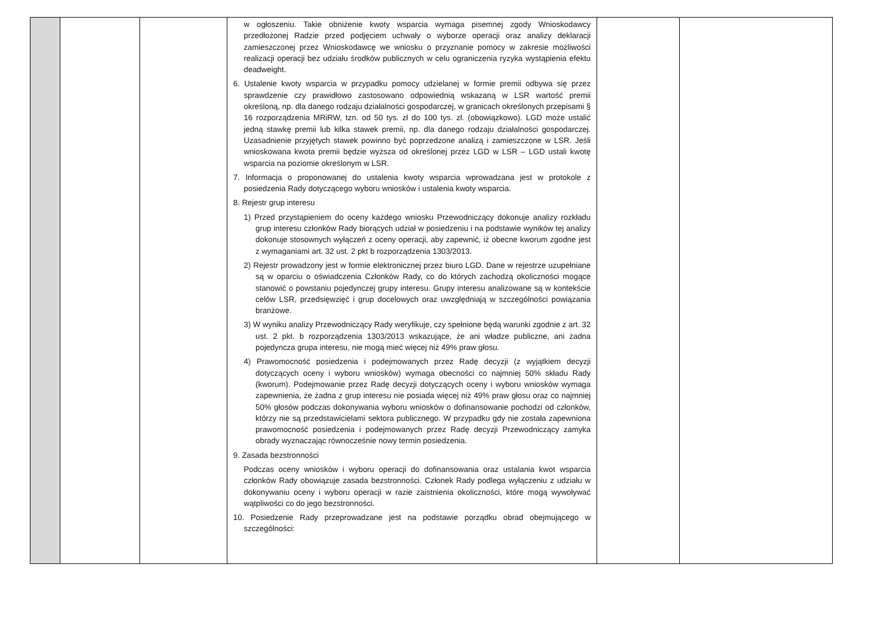| | | | w ogłoszeniu. Takie obniżenie kwoty wsparcia wymaga pisemnej zgody Wnioskodawcy przedłożonej Radzie przed podjęciem uchwały o wyborze operacji oraz analizy deklaracji zamieszczonej przez Wnioskodawcę we wniosku o przyznanie pomocy w zakresie możliwości realizacji operacji bez udziału środków publicznych w celu ograniczenia ryzyka wystąpienia efektu deadweight. 6. Ustalenie kwoty wsparcia w przypadku pomocy udzielanej w formie premii odbywa się przez sprawdzenie czy prawidłowo zastosowano odpowiednią wskazaną w LSR wartość premii określoną, np. dla danego rodzaju działalności gospodarczej, w granicach określonych przepisami § 16 rozporządzenia MRiRW, tzn. od 50 tys. zł do 100 tys. zł. (obowiązkowo). LGD może ustalić jedną stawkę premii lub kilka stawek premii, np. dla danego rodzaju działalności gospodarczej. Uzasadnienie przyjętych stawek powinno być poprzedzone analizą i zamieszczone w LSR. Jeśli wnioskowana kwota premii będzie wyższa od określonej przez LGD w LSR – LGD ustali kwotę wsparcia na poziomie określonym w LSR. 7. Informacja o proponowanej do ustalenia kwoty wsparcia wprowadzana jest w protokole z posiedzenia Rady dotyczącego wyboru wniosków i ustalenia kwoty wsparcia. 8. Rejestr grup interesu 1) Przed przystąpieniem do oceny każdego wniosku Przewodniczący dokonuje analizy rozkładu grup interesu członków Rady biorących udział w posiedzeniu i na podstawie wyników tej analizy dokonuje stosownych wyłączeń z oceny operacji, aby zapewnić, iż obecne kworum zgodne jest z wymaganiami art. 32 ust. 2 pkt b rozporządzenia 1303/2013. 2) Rejestr prowadzony jest w formie elektronicznej przez biuro LGD. Dane w rejestrze uzupełniane są w oparciu o oświadczenia Członków Rady, co do których zachodzą okoliczności mogące stanowić o powstaniu pojedynczej grupy interesu. Grupy interesu analizowane są w kontekście celów LSR, przedsięwzięć i grup docelowych oraz uwzględniają w szczególności powiązania branżowe. 3) W wyniku analizy Przewodniczący Rady weryfikuje, czy spełnione będą warunki zgodnie z art. 32 ust. 2 pkt. b rozporządzenia 1303/2013 wskazujące, że ani władze publiczne, ani żadna pojedyncza grupa interesu, nie mogą mieć więcej niż 49% praw głosu. 4) Prawomocność posiedzenia i podejmowanych przez Radę decyzji (z wyjątkiem decyzji dotyczących oceny i wyboru wniosków) wymaga obecności co najmniej 50% składu Rady (kworum). Podejmowanie przez Radę decyzji dotyczących oceny i wyboru wniosków wymaga zapewnienia, że żadna z grup interesu nie posiada więcej niż 49% praw głosu oraz co najmniej 50% głosów podczas dokonywania wyboru wniosków o dofinansowanie pochodzi od członków, którzy nie są przedstawicielami sektora publicznego. W przypadku gdy nie została zapewniona prawomocność posiedzenia i podejmowanych przez Radę decyzji Przewodniczący zamyka obrady wyznaczając równocześnie nowy termin posiedzenia. 9. Zasada bezstronności Podczas oceny wniosków i wyboru operacji do dofinansowania oraz ustalania kwot wsparcia członków Rady obowiązuje zasada bezstronności. Członek Rady podlega wyłączeniu z udziału w dokonywaniu oceny i wyboru operacji w razie zaistnienia okoliczności, które mogą wywoływać wątpliwości co do jego bezstronności. 10. Posiedzenie Rady przeprowadzane jest na podstawie porządku obrad obejmującego w szczególności: | | |